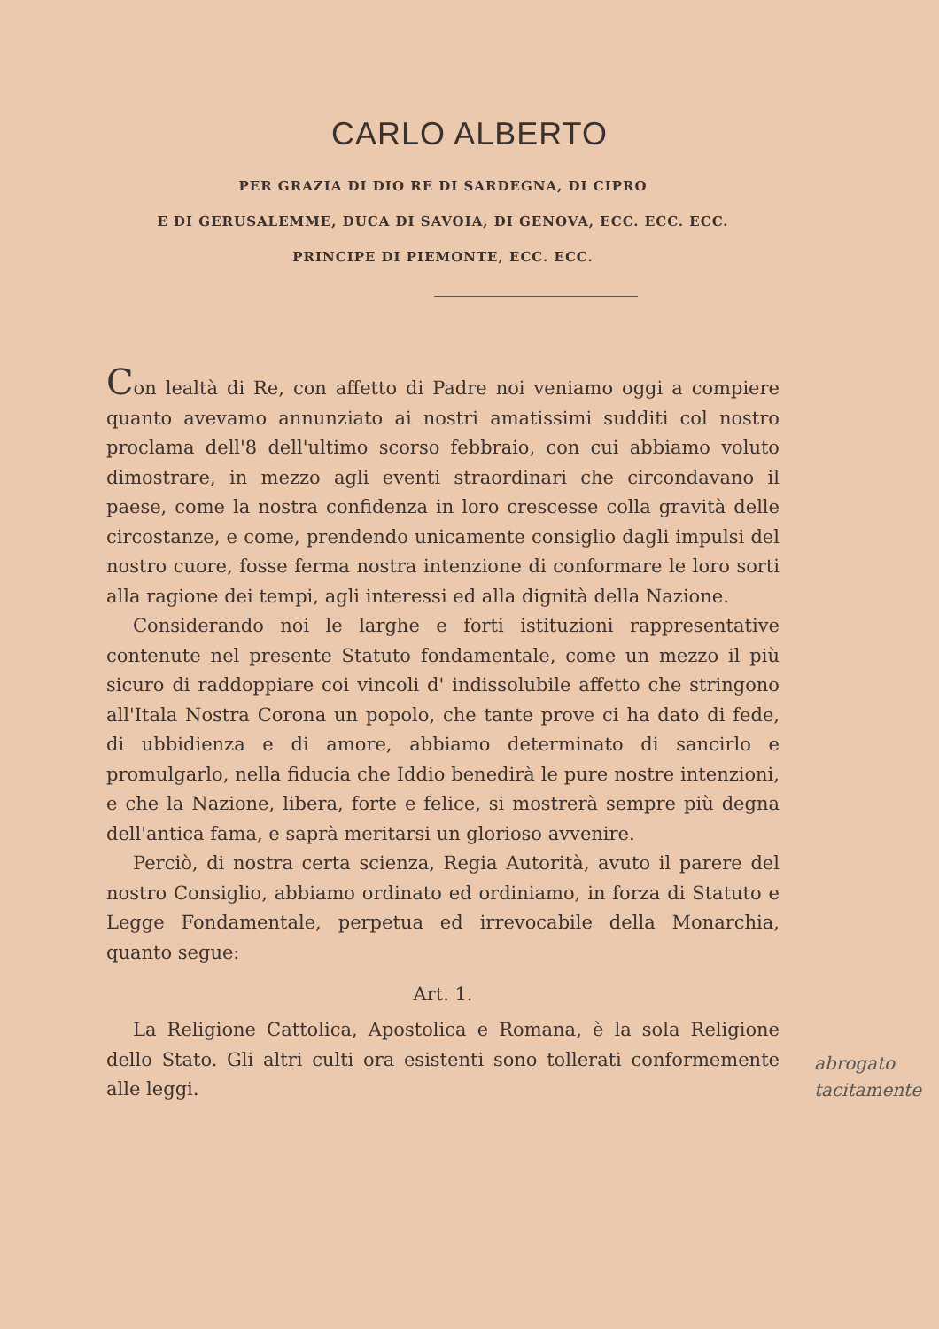CARLO ALBERTO
PER GRAZIA DI DIO RE DI SARDEGNA, DI CIPRO
E DI GERUSALEMME, DUCA DI SAVOIA, DI GENOVA, ECC. ECC. ECC.
PRINCIPE DI PIEMONTE, ECC. ECC.
Con lealtà di Re, con affetto di Padre noi veniamo oggi a compiere quanto avevamo annunziato ai nostri amatissimi sudditi col nostro proclama dell'8 dell'ultimo scorso febbraio, con cui abbiamo voluto dimostrare, in mezzo agli eventi straordinari che circondavano il paese, come la nostra confidenza in loro crescesse colla gravità delle circostanze, e come, prendendo unicamente consiglio dagli impulsi del nostro cuore, fosse ferma nostra intenzione di conformare le loro sorti alla ragione dei tempi, agli interessi ed alla dignità della Nazione.
Considerando noi le larghe e forti istituzioni rappresentative contenute nel presente Statuto fondamentale, come un mezzo il più sicuro di raddoppiare coi vincoli d' indissolubile affetto che stringono all'Itala Nostra Corona un popolo, che tante prove ci ha dato di fede, di ubbidienza e di amore, abbiamo determinato di sancirlo e promulgarlo, nella fiducia che Iddio benedirà le pure nostre intenzioni, e che la Nazione, libera, forte e felice, si mostrerà sempre più degna dell'antica fama, e saprà meritarsi un glorioso avvenire.
Perciò, di nostra certa scienza, Regia Autorità, avuto il parere del nostro Consiglio, abbiamo ordinato ed ordiniamo, in forza di Statuto e Legge Fondamentale, perpetua ed irrevocabile della Monarchia, quanto segue:
Art. 1.
La Religione Cattolica, Apostolica e Romana, è la sola Religione dello Stato. Gli altri culti ora esistenti sono tollerati conformemente alle leggi.
abrogato
tacitamente